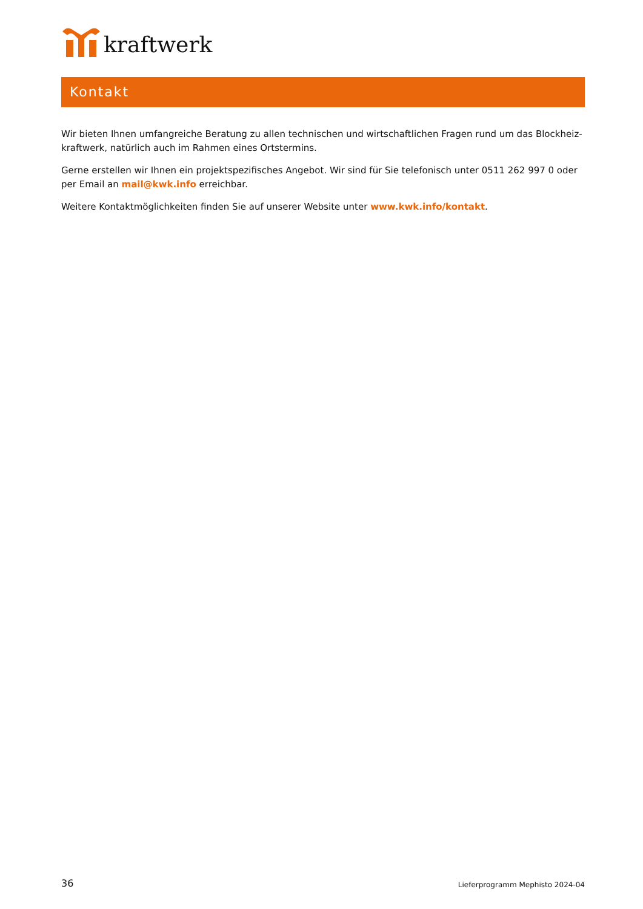kraftwerk
Kontakt
Wir bieten Ihnen umfangreiche Beratung zu allen technischen und wirtschaftlichen Fragen rund um das Blockheiz-kraftwerk, natürlich auch im Rahmen eines Ortstermins.
Gerne erstellen wir Ihnen ein projektspezifisches Angebot. Wir sind für Sie telefonisch unter 0511 262 997 0 oder per Email an mail@kwk.info erreichbar.
Weitere Kontaktmöglichkeiten finden Sie auf unserer Website unter www.kwk.info/kontakt.
36 Lieferprogramm Mephisto 2024-04